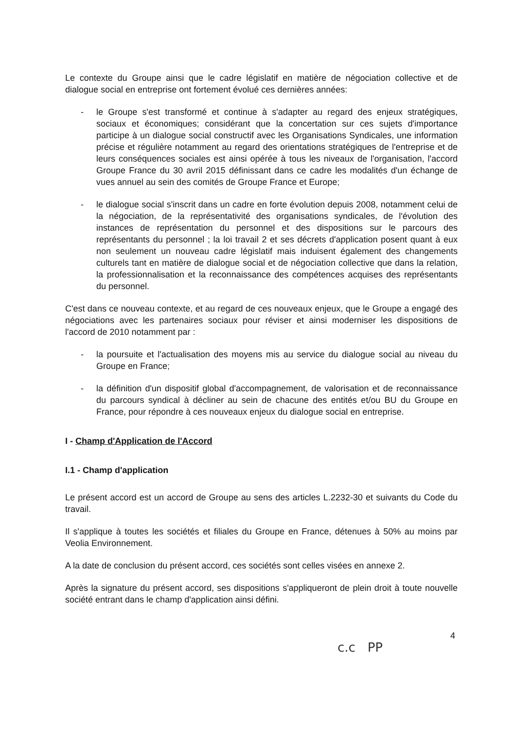Le contexte du Groupe ainsi que le cadre législatif en matière de négociation collective et de dialogue social en entreprise ont fortement évolué ces dernières années:
- le Groupe s'est transformé et continue à s'adapter au regard des enjeux stratégiques, sociaux et économiques; considérant que la concertation sur ces sujets d'importance participe à un dialogue social constructif avec les Organisations Syndicales, une information précise et régulière notamment au regard des orientations stratégiques de l'entreprise et de leurs conséquences sociales est ainsi opérée à tous les niveaux de l'organisation, l'accord Groupe France du 30 avril 2015 définissant dans ce cadre les modalités d'un échange de vues annuel au sein des comités de Groupe France et Europe;
- le dialogue social s'inscrit dans un cadre en forte évolution depuis 2008, notamment celui de la négociation, de la représentativité des organisations syndicales, de l'évolution des instances de représentation du personnel et des dispositions sur le parcours des représentants du personnel ; la loi travail 2 et ses décrets d'application posent quant à eux non seulement un nouveau cadre législatif mais induisent également des changements culturels tant en matière de dialogue social et de négociation collective que dans la relation, la professionnalisation et la reconnaissance des compétences acquises des représentants du personnel.
C'est dans ce nouveau contexte, et au regard de ces nouveaux enjeux, que le Groupe a engagé des négociations avec les partenaires sociaux pour réviser et ainsi moderniser les dispositions de l'accord de 2010 notamment par :
- la poursuite et l'actualisation des moyens mis au service du dialogue social au niveau du Groupe en France;
- la définition d'un dispositif global d'accompagnement, de valorisation et de reconnaissance du parcours syndical à décliner au sein de chacune des entités et/ou BU du Groupe en France, pour répondre à ces nouveaux enjeux du dialogue social en entreprise.
I - Champ d'Application de l'Accord
I.1 - Champ d'application
Le présent accord est un accord de Groupe au sens des articles L.2232-30 et suivants du Code du travail.
Il s'applique à toutes les sociétés et filiales du Groupe en France, détenues à 50% au moins par Veolia Environnement.
A la date de conclusion du présent accord, ces sociétés sont celles visées en annexe 2.
Après la signature du présent accord, ses dispositions s'appliqueront de plein droit à toute nouvelle société entrant dans le champ d'application ainsi défini.
4
c.c PP